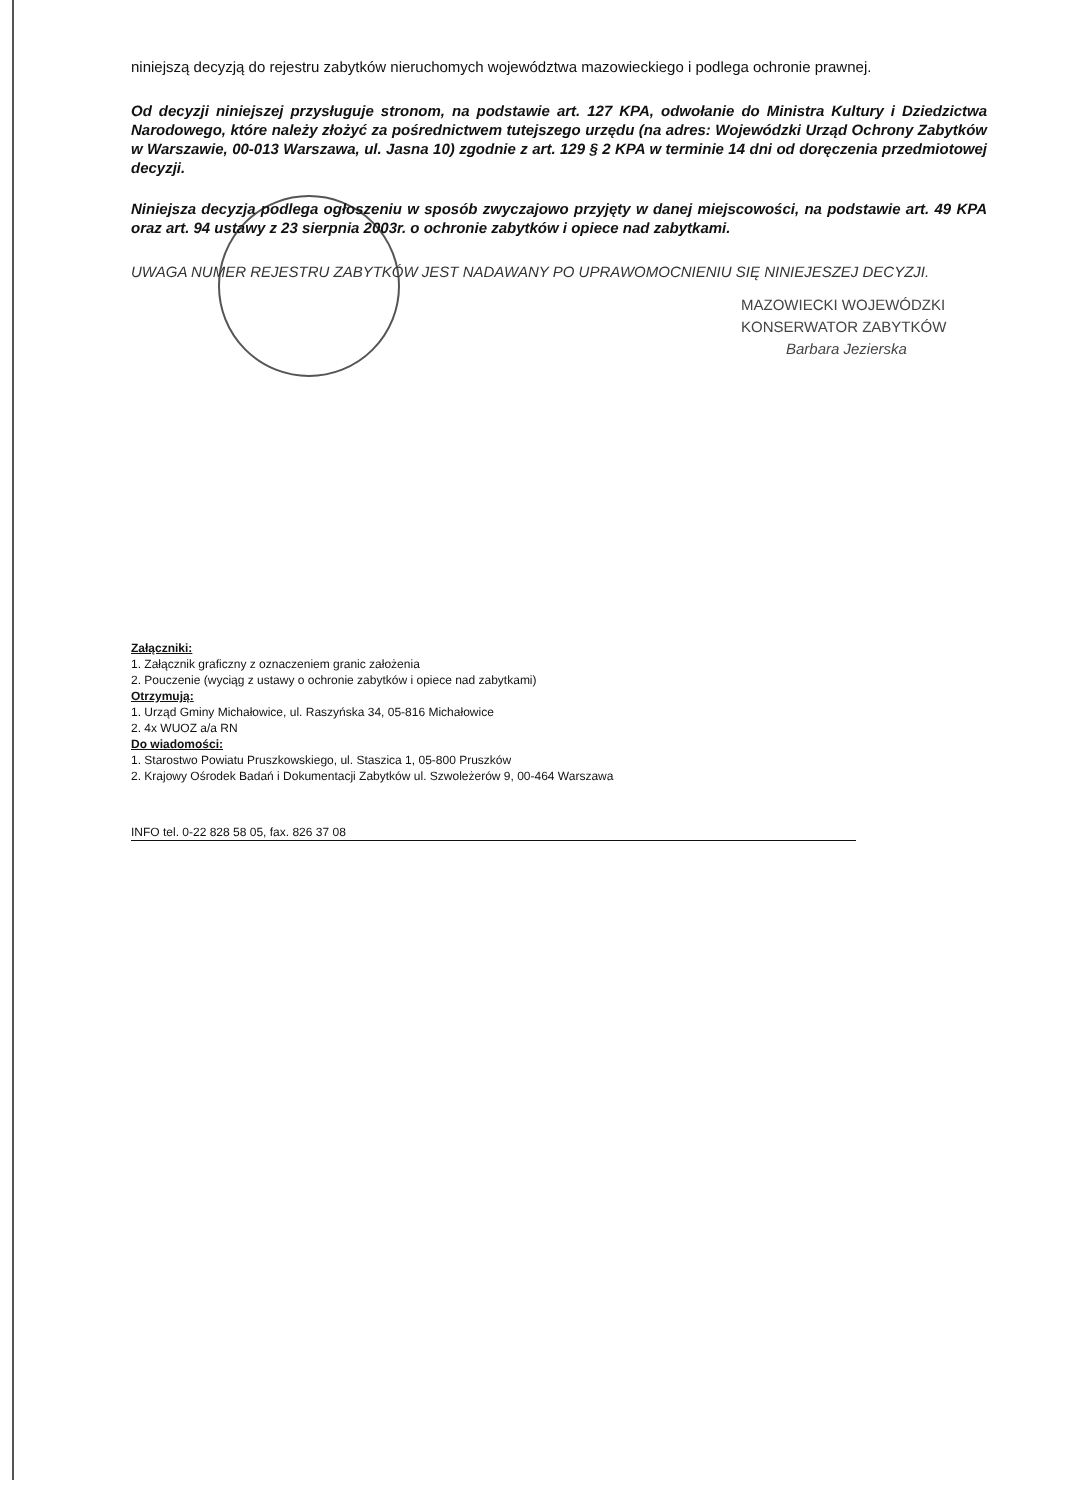niniejszą decyzją do rejestru zabytków nieruchomych województwa mazowieckiego i podlega ochronie prawnej.
Od decyzji niniejszej przysługuje stronom, na podstawie art. 127 KPA, odwołanie do Ministra Kultury i Dziedzictwa Narodowego, które należy złożyć za pośrednictwem tutejszego urzędu (na adres: Wojewódzki Urząd Ochrony Zabytków w Warszawie, 00-013 Warszawa, ul. Jasna 10) zgodnie z art. 129 § 2 KPA w terminie 14 dni od doręczenia przedmiotowej decyzji.
Niniejsza decyzja podlega ogłoszeniu w sposób zwyczajowo przyjęty w danej miejscowości, na podstawie art. 49 KPA oraz art. 94 ustawy z 23 sierpnia 2003r. o ochronie zabytków i opiece nad zabytkami.
UWAGA NUMER REJESTRU ZABYTKÓW JEST NADAWANY PO UPRAWOMOCNIENIU SIĘ NINIEJESZEJ DECYZJI.
MAZOWIECKI WOJEWÓDZKI
KONSERWATOR ZABYTKÓW
Barbara Jezierska
Załączniki:
1. Załącznik graficzny z oznaczeniem granic założenia
2. Pouczenie (wyciąg z ustawy o ochronie zabytków i opiece nad zabytkami)
Otrzymują:
1. Urząd Gminy Michałowice, ul. Raszyńska 34, 05-816 Michałowice
2. 4x WUOZ a/a RN
Do wiadomości:
1. Starostwo Powiatu Pruszkowskiego, ul. Staszica 1, 05-800 Pruszków
2. Krajowy Ośrodek Badań i Dokumentacji Zabytków ul. Szwoleżerów 9, 00-464 Warszawa
INFO tel. 0-22 828 58 05, fax. 826 37 08